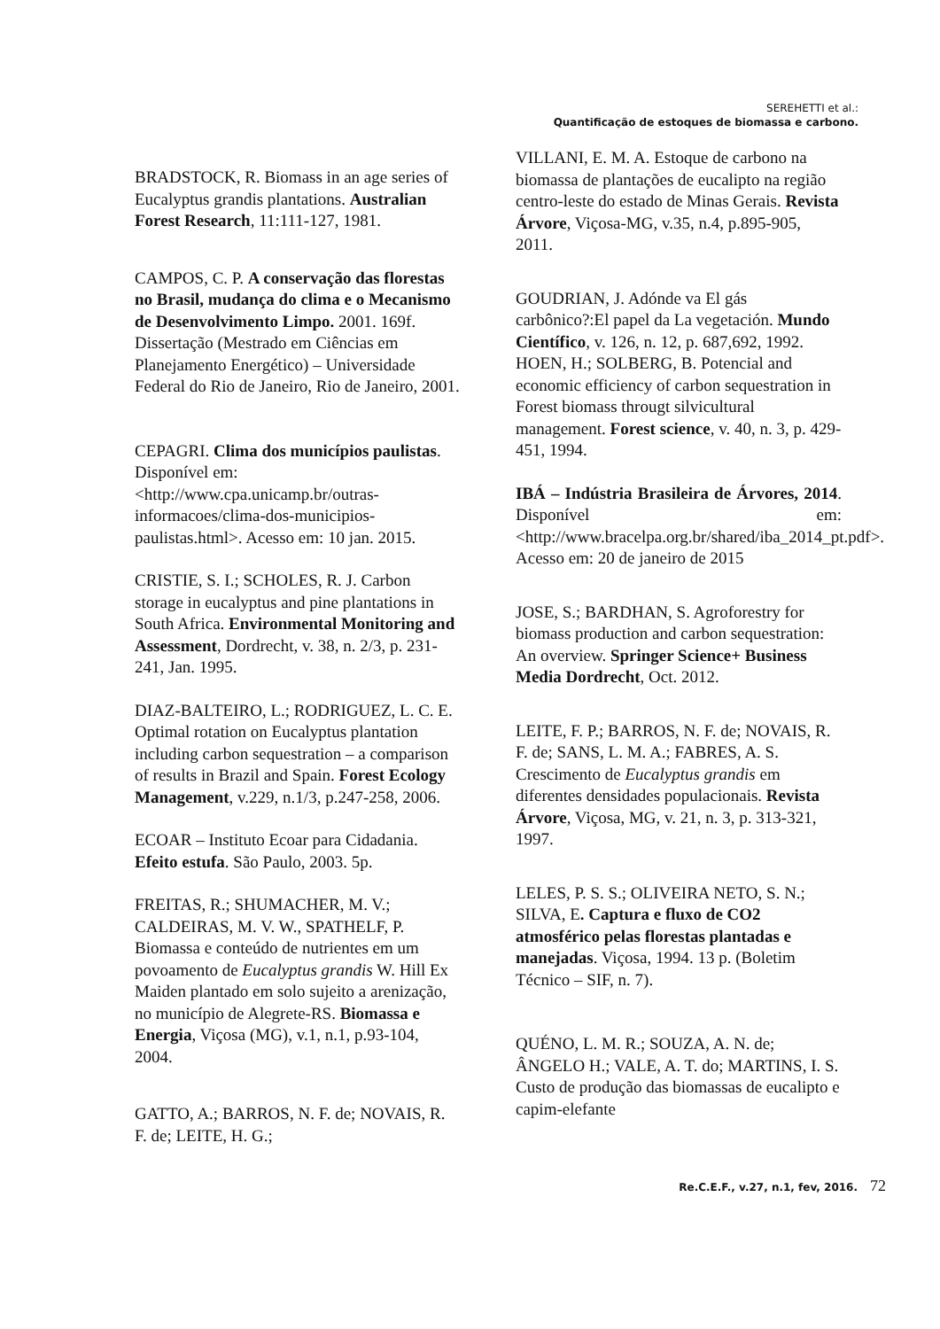SEREHETTI et al.:
Quantificação de estoques de biomassa e carbono.
BRADSTOCK, R. Biomass in an age series of Eucalyptus grandis plantations. Australian Forest Research, 11:111-127, 1981.
CAMPOS, C. P. A conservação das florestas no Brasil, mudança do clima e o Mecanismo de Desenvolvimento Limpo. 2001. 169f. Dissertação (Mestrado em Ciências em Planejamento Energético) – Universidade Federal do Rio de Janeiro, Rio de Janeiro, 2001.
CEPAGRI. Clima dos municípios paulistas. Disponível em: <http://www.cpa.unicamp.br/outras-informacoes/clima-dos-municipios-paulistas.html>. Acesso em: 10 jan. 2015.
CRISTIE, S. I.; SCHOLES, R. J. Carbon storage in eucalyptus and pine plantations in South Africa. Environmental Monitoring and Assessment, Dordrecht, v. 38, n. 2/3, p. 231-241, Jan. 1995.
DIAZ-BALTEIRO, L.; RODRIGUEZ, L. C. E. Optimal rotation on Eucalyptus plantation including carbon sequestration – a comparison of results in Brazil and Spain. Forest Ecology Management, v.229, n.1/3, p.247-258, 2006.
ECOAR – Instituto Ecoar para Cidadania. Efeito estufa. São Paulo, 2003. 5p.
FREITAS, R.; SHUMACHER, M. V.; CALDEIRAS, M. V. W., SPATHELF, P. Biomassa e conteúdo de nutrientes em um povoamento de Eucalyptus grandis W. Hill Ex Maiden plantado em solo sujeito a arenização, no município de Alegrete-RS. Biomassa e Energia, Viçosa (MG), v.1, n.1, p.93-104, 2004.
GATTO, A.; BARROS, N. F. de; NOVAIS, R. F. de; LEITE, H. G.;
VILLANI, E. M. A. Estoque de carbono na biomassa de plantações de eucalipto na região centro-leste do estado de Minas Gerais. Revista Árvore, Viçosa-MG, v.35, n.4, p.895-905, 2011.
GOUDRIAN, J. Adónde va El gás carbônico?:El papel da La vegetación. Mundo Científico, v. 126, n. 12, p. 687,692, 1992.
HOEN, H.; SOLBERG, B. Potencial and economic efficiency of carbon sequestration in Forest biomass througt silvicultural management. Forest science, v. 40, n. 3, p. 429-451, 1994.
IBÁ – Indústria Brasileira de Árvores, 2014. Disponível em: <http://www.bracelpa.org.br/shared/iba_2014_pt.pdf>. Acesso em: 20 de janeiro de 2015
JOSE, S.; BARDHAN, S. Agroforestry for biomass production and carbon sequestration: An overview. Springer Science+ Business Media Dordrecht, Oct. 2012.
LEITE, F. P.; BARROS, N. F. de; NOVAIS, R. F. de; SANS, L. M. A.; FABRES, A. S. Crescimento de Eucalyptus grandis em diferentes densidades populacionais. Revista Árvore, Viçosa, MG, v. 21, n. 3, p. 313-321, 1997.
LELES, P. S. S.; OLIVEIRA NETO, S. N.; SILVA, E. Captura e fluxo de CO2 atmosférico pelas florestas plantadas e manejadas. Viçosa, 1994. 13 p. (Boletim Técnico – SIF, n. 7).
QUÉNO, L. M. R.; SOUZA, A. N. de; ÂNGELO H.; VALE, A. T. do; MARTINS, I. S. Custo de produção das biomassas de eucalipto e capim-elefante
Re.C.E.F., v.27, n.1, fev, 2016. 72